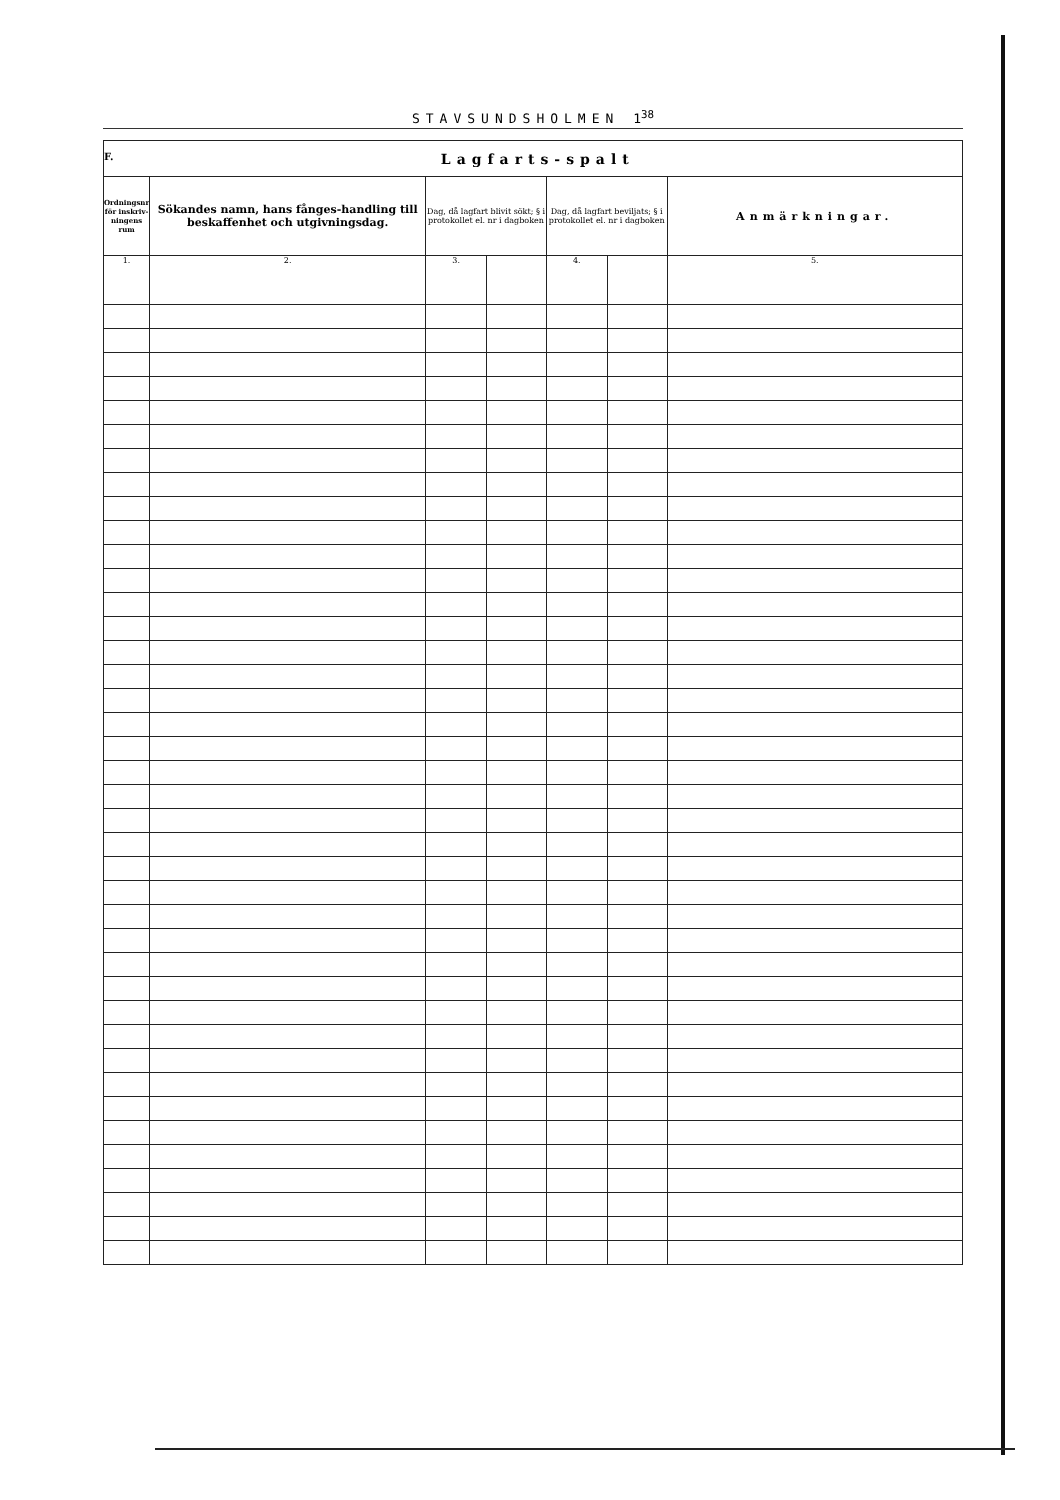STAVSUNDSHOLMEN 1<sup>38</sup>
| F. Lagfarts-spalt | | | | | | |
| Ordningsnr för inskriv-ningens rum | Sökandes namn, hans fånges-handling till beskaffenhet och utgivningsdag. | Dag, då lagfart blivit sökt; § i protokollet el. nr i dagboken | | Dag, då lagfart beviljats; § i protokollet el. nr i dagboken | | Anmärkningar. |
| 1. | 2. | 3. | | 4. | | 5. |